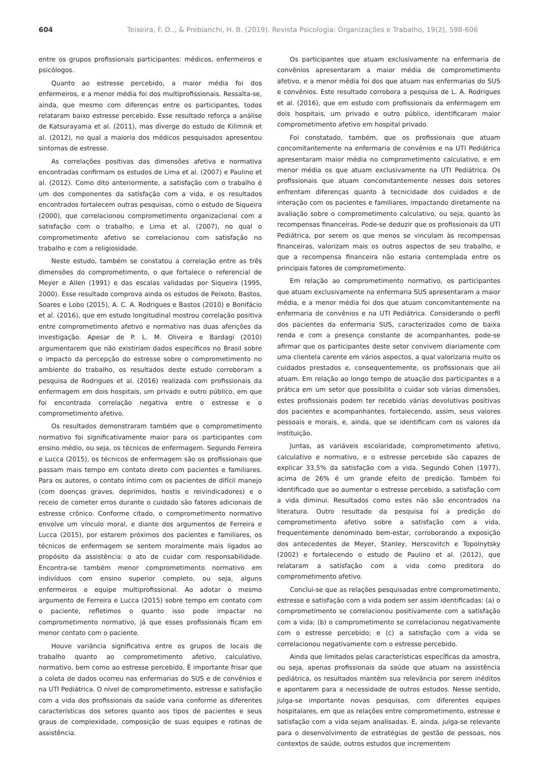604 Teixeira, F. D.., & Prebianchi, H. B. (2019). Revista Psicologia: Organizações e Trabalho, 19(2), 598-606
entre os grupos profissionais participantes: médicos, enfermeiros e psicólogos.
Quanto ao estresse percebido, a maior média foi dos enfermeiros, e a menor média foi dos multiprofissionais. Ressalta-se, ainda, que mesmo com diferenças entre os participantes, todos relataram baixo estresse percebido. Esse resultado reforça a análise de Katsurayama et al. (2011), mas diverge do estudo de Kilimnik et al. (2012), no qual a maioria dos médicos pesquisados apresentou sintomas de estresse.
As correlações positivas das dimensões afetiva e normativa encontradas confirmam os estudos de Lima et al. (2007) e Paulino et al. (2012). Como dito anteriormente, a satisfação com o trabalho é um dos componentes da satisfação com a vida, e os resultados encontrados fortalecem outras pesquisas, como o estudo de Siqueira (2000), que correlacionou comprometimento organizacional com a satisfação com o trabalho, e Lima et al. (2007), no qual o comprometimento afetivo se correlacionou com satisfação no trabalho e com a religiosidade.
Neste estudo, também se constatou a correlação entre as três dimensões do comprometimento, o que fortalece o referencial de Meyer e Allen (1991) e das escalas validadas por Siqueira (1995, 2000). Esse resultado comprova ainda os estudos de Peixoto, Bastos, Soares e Lobo (2015), A. C. A. Rodrigues e Bastos (2010) e Bonifácio et al. (2016), que em estudo longitudinal mostrou correlação positiva entre comprometimento afetivo e normativo nas duas aferições da investigação. Apesar de P. L. M. Oliveira e Bardagi (2010) argumentarem que não existiriam dados específicos no Brasil sobre o impacto da percepção do estresse sobre o comprometimento no ambiente do trabalho, os resultados deste estudo corroboram a pesquisa de Rodrigues et al. (2016) realizada com profissionais da enfermagem em dois hospitais, um privado e outro público, em que foi encontrada correlação negativa entre o estresse e o comprometimento afetivo.
Os resultados demonstraram também que o comprometimento normativo foi significativamente maior para os participantes com ensino médio, ou seja, os técnicos de enfermagem. Segundo Ferreira e Lucca (2015), os técnicos de enfermagem são os profissionais que passam mais tempo em contato direto com pacientes e familiares. Para os autores, o contato íntimo com os pacientes de difícil manejo (com doenças graves, deprimidos, hostis e reivindicadores) e o receio de cometer erros durante o cuidado são fatores adicionais de estresse crônico. Conforme citado, o comprometimento normativo envolve um vínculo moral, e diante dos argumentos de Ferreira e Lucca (2015), por estarem próximos dos pacientes e familiares, os técnicos de enfermagem se sentem moralmente mais ligados ao propósito da assistência: o ato de cuidar com responsabilidade. Encontra-se também menor comprometimento normativo em indivíduos com ensino superior completo, ou seja, alguns enfermeiros e equipe multiprofissional. Ao adotar o mesmo argumento de Ferreira e Lucca (2015) sobre tempo em contato com o paciente, refletimos o quanto isso pode impactar no comprometimento normativo, já que esses profissionais ficam em menor contato com o paciente.
Houve variância significativa entre os grupos de locais de trabalho quanto ao comprometimento afetivo, calculativo, normativo, bem como ao estresse percebido. É importante frisar que a coleta de dados ocorreu nas enfermarias do SUS e de convênios e na UTI Pediátrica. O nível de comprometimento, estresse e satisfação com a vida dos profissionais da saúde varia conforme as diferentes características dos setores quanto aos tipos de pacientes e seus graus de complexidade, composição de suas equipes e rotinas de assistência.
Os participantes que atuam exclusivamente na enfermaria de convênios apresentaram a maior média de comprometimento afetivo, e a menor média foi dos que atuam nas enfermarias do SUS e convênios. Este resultado corrobora a pesquisa de L. A. Rodrigues et al. (2016), que em estudo com profissionais da enfermagem em dois hospitais, um privado e outro público, identificaram maior comprometimento afetivo em hospital privado.
Foi constatado, também, que os profissionais que atuam concomitantemente na enfermaria de convênios e na UTI Pediátrica apresentaram maior média no comprometimento calculativo, e em menor média os que atuam exclusivamente na UTI Pediátrica. Os profissionais que atuam concomitantemente nesses dois setores enfrentam diferenças quanto à tecnicidade dos cuidados e de interação com os pacientes e familiares, impactando diretamente na avaliação sobre o comprometimento calculativo, ou seja, quanto às recompensas financeiras. Pode-se deduzir que os profissionais da UTI Pediátrica, por serem os que menos se vinculam às recompensas financeiras, valorizam mais os outros aspectos de seu trabalho, e que a recompensa financeira não estaria contemplada entre os principais fatores de comprometimento.
Em relação ao comprometimento normativo, os participantes que atuam exclusivamente na enfermaria SUS apresentaram a maior média, e a menor média foi dos que atuam concomitantemente na enfermaria de convênios e na UTI Pediátrica. Considerando o perfil dos pacientes da enfermaria SUS, caracterizados como de baixa renda e com a presença constante de acompanhantes, pode-se afirmar que os participantes deste setor convivem diariamente com uma clientela carente em vários aspectos, a qual valorizaria muito os cuidados prestados e, consequentemente, os profissionais que ali atuam. Em relação ao longo tempo de atuação dos participantes e a prática em um setor que possibilita o cuidar sob várias dimensões, estes profissionais podem ter recebido várias devolutivas positivas dos pacientes e acompanhantes, fortalecendo, assim, seus valores pessoais e morais, e, ainda, que se identificam com os valores da instituição.
Juntas, as variáveis escolaridade, comprometimento afetivo, calculativo e normativo, e o estresse percebido são capazes de explicar 33,5% da satisfação com a vida. Segundo Cohen (1977), acima de 26% é um grande efeito de predição. Também foi identificado que ao aumentar o estresse percebido, a satisfação com a vida diminui. Resultados como estes não são encontrados na literatura. Outro resultado da pesquisa foi a predição do comprometimento afetivo sobre a satisfação com a vida, frequentemente denominado bem-estar, corroborando a exposição dos antecedentes de Meyer, Stanley, Herscovitch e Topolnytsky (2002) e fortalecendo o estudo de Paulino et al. (2012), que relataram a satisfação com a vida como preditora do comprometimento afetivo.
Conclui-se que as relações pesquisadas entre comprometimento, estresse e satisfação com a vida podem ser assim identificadas: (a) o comprometimento se correlacionou positivamente com a satisfação com a vida; (b) o comprometimento se correlacionou negativamente com o estresse percebido; e (c) a satisfação com a vida se correlacionou negativamente com o estresse percebido.
Ainda que limitados pelas características específicas da amostra, ou seja, apenas profissionais da saúde que atuam na assistência pediátrica, os resultados mantêm sua relevância por serem inéditos e apontarem para a necessidade de outros estudos. Nesse sentido, julga-se importante novas pesquisas, com diferentes equipes hospitalares, em que as relações entre comprometimento, estresse e satisfação com a vida sejam analisadas. E, ainda, julga-se relevante para o desenvolvimento de estratégias de gestão de pessoas, nos contextos de saúde, outros estudos que incrementem